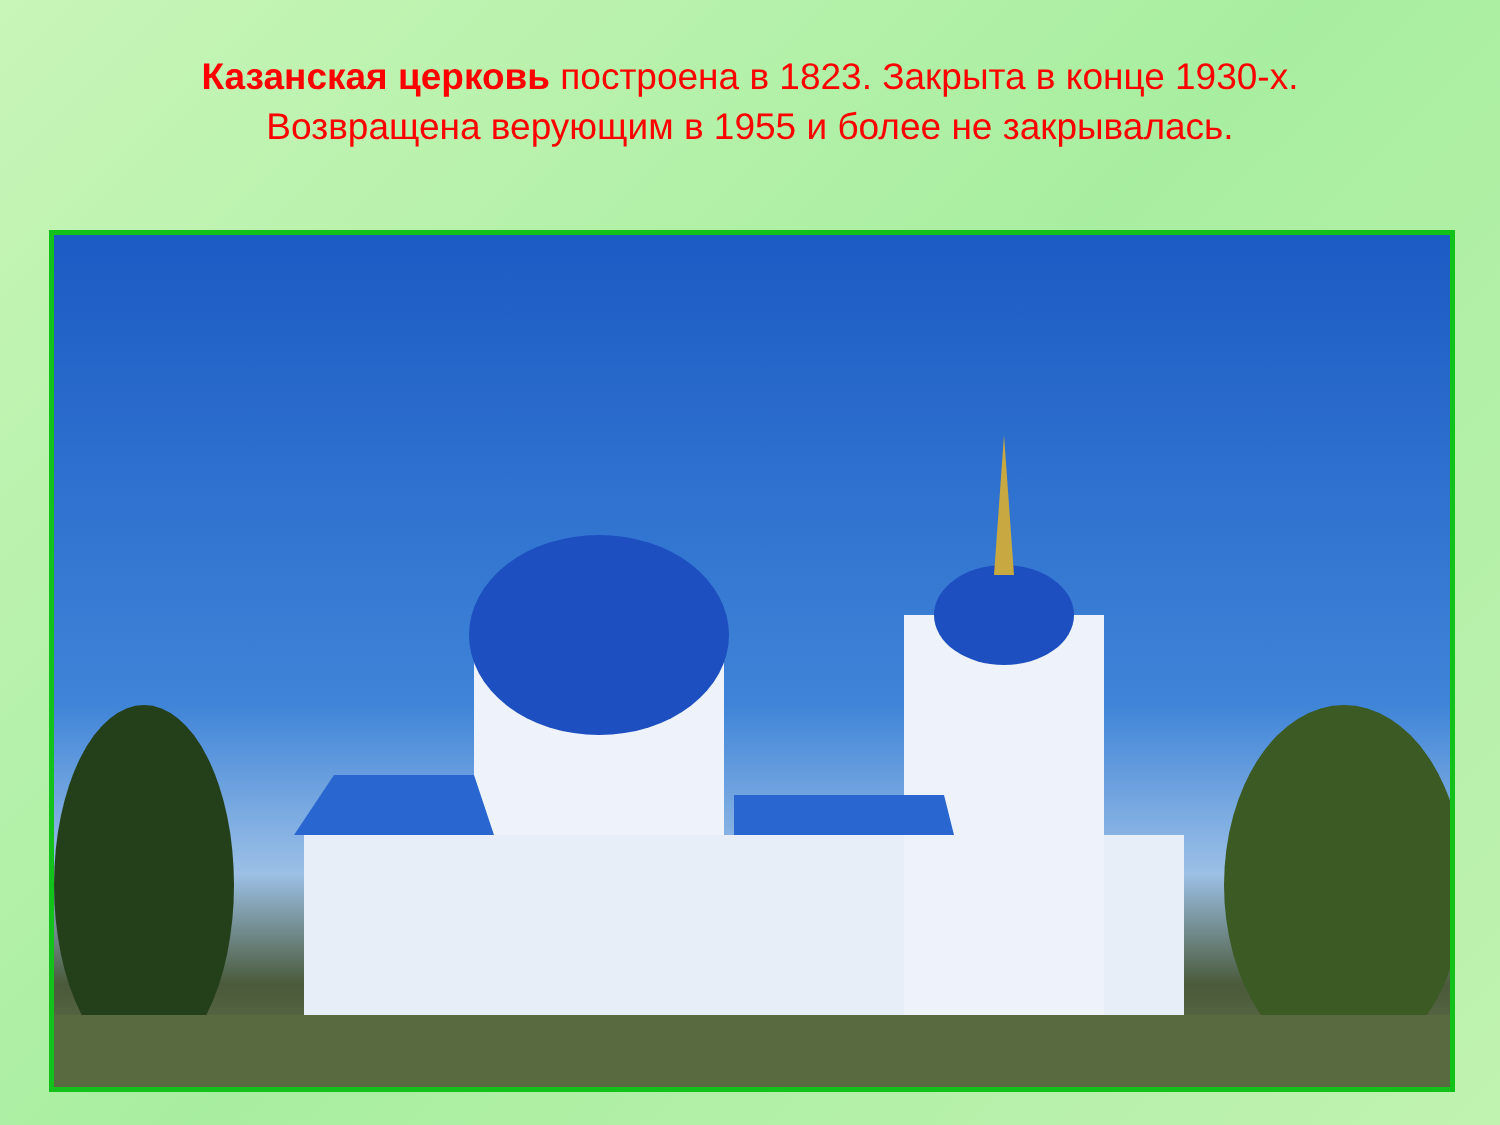Казанская церковь построена в 1823. Закрыта в конце 1930-х. Возвращена верующим в 1955 и более не закрывалась.